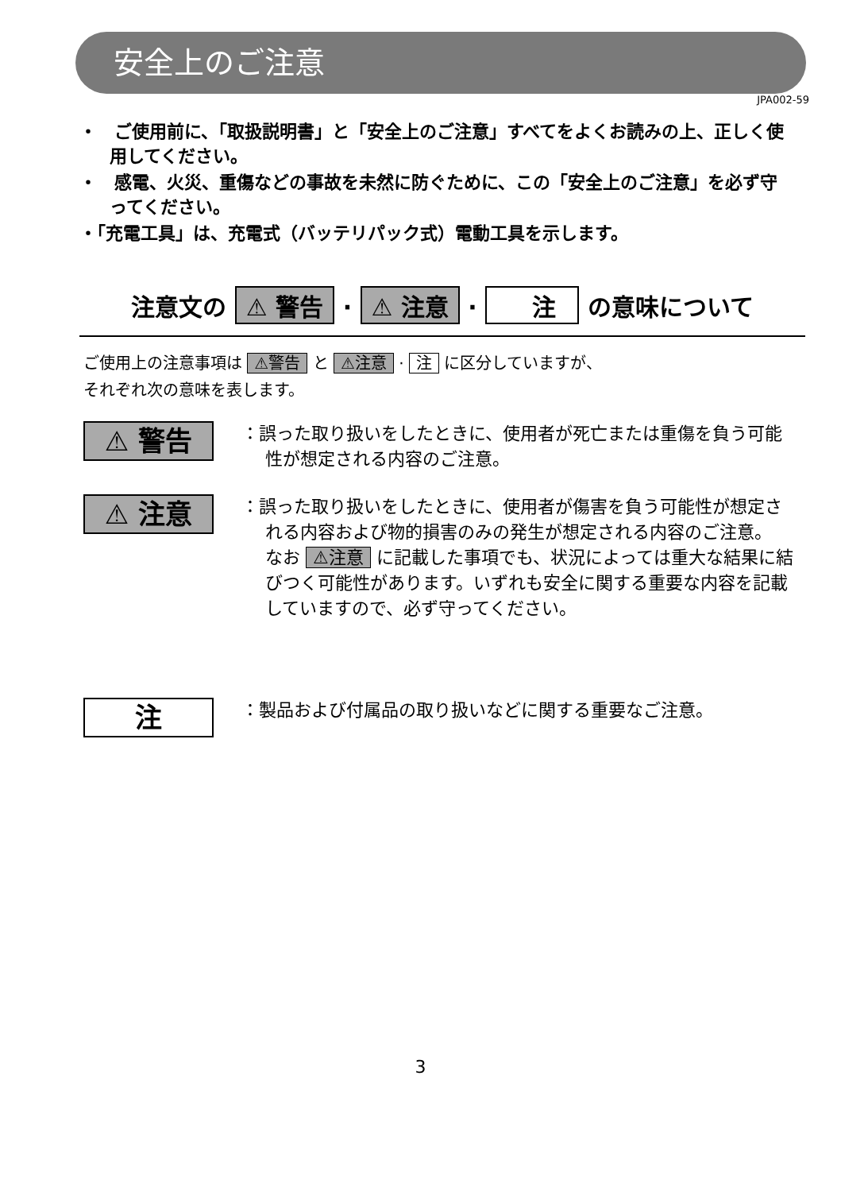安全上のご注意
JPA002-59
・　ご使用前に、「取扱説明書」と「安全上のご注意」すべてをよくお読みの上、正しく使用してください。
・　感電、火災、重傷などの事故を未然に防ぐために、この「安全上のご注意」を必ず守ってください。
・「充電工具」は、充電式（バッテリパック式）電動工具を示します。
注意文の ⚠ 警告 · ⚠ 注意 · 　注　 の意味について
ご使用上の注意事項は ⚠警告 と ⚠注意 · 注 に区分していますが、
それぞれ次の意味を表します。
⚠ 警告
：誤った取り扱いをしたときに、使用者が死亡または重傷を負う可能性が想定される内容のご注意。
⚠ 注意
：誤った取り扱いをしたときに、使用者が傷害を負う可能性が想定される内容および物的損害のみの発生が想定される内容のご注意。
なお ⚠注意 に記載した事項でも、状況によっては重大な結果に結びつく可能性があります。いずれも安全に関する重要な内容を記載していますので、必ず守ってください。
注
：製品および付属品の取り扱いなどに関する重要なご注意。
3